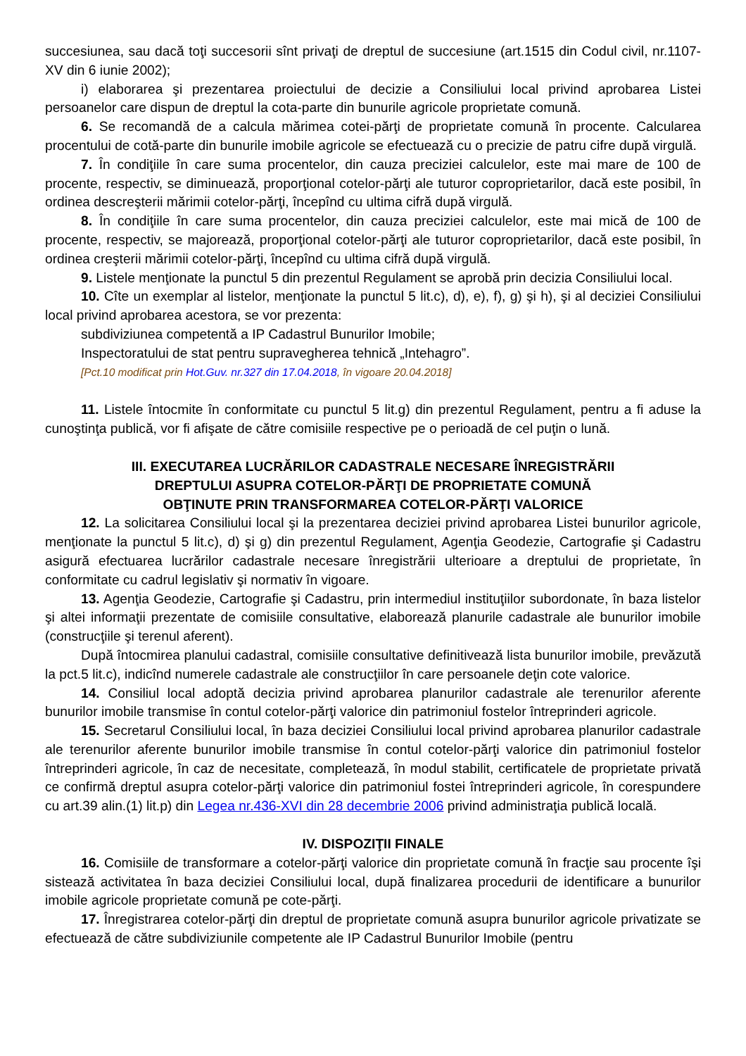succesiunea, sau dacă toţi succesorii sînt privaţi de dreptul de succesiune (art.1515 din Codul civil, nr.1107-XV din 6 iunie 2002);
i) elaborarea şi prezentarea proiectului de decizie a Consiliului local privind aprobarea Listei persoanelor care dispun de dreptul la cota-parte din bunurile agricole proprietate comună.
6. Se recomandă de a calcula mărimea cotei-părţi de proprietate comună în procente. Calcularea procentului de cotă-parte din bunurile imobile agricole se efectuează cu o precizie de patru cifre după virgulă.
7. În condiţiile în care suma procentelor, din cauza preciziei calculelor, este mai mare de 100 de procente, respectiv, se diminuează, proporţional cotelor-părţi ale tuturor coproprietarilor, dacă este posibil, în ordinea descreşterii mărimii cotelor-părţi, începînd cu ultima cifră după virgulă.
8. În condiţiile în care suma procentelor, din cauza preciziei calculelor, este mai mică de 100 de procente, respectiv, se majorează, proporţional cotelor-părţi ale tuturor coproprietarilor, dacă este posibil, în ordinea creşterii mărimii cotelor-părţi, începînd cu ultima cifră după virgulă.
9. Listele menţionate la punctul 5 din prezentul Regulament se aprobă prin decizia Consiliului local.
10. Cîte un exemplar al listelor, menţionate la punctul 5 lit.c), d), e), f), g) şi h), şi al deciziei Consiliului local privind aprobarea acestora, se vor prezenta:
subdiviziunea competentă a IP Cadastrul Bunurilor Imobile;
Inspectoratului de stat pentru supravegherea tehnică „Intehagro”.
[Pct.10 modificat prin Hot.Guv. nr.327 din 17.04.2018, în vigoare 20.04.2018]
11. Listele întocmite în conformitate cu punctul 5 lit.g) din prezentul Regulament, pentru a fi aduse la cunoştinţa publică, vor fi afişate de către comisiile respective pe o perioadă de cel puţin o lună.
III. EXECUTAREA LUCRĂRILOR CADASTRALE NECESARE ÎNREGISTRĂRII
DREPTULUI ASUPRA COTELOR-PĂRŢI DE PROPRIETATE COMUNĂ
OBŢINUTE PRIN TRANSFORMAREA COTELOR-PĂRŢI VALORICE
12. La solicitarea Consiliului local şi la prezentarea deciziei privind aprobarea Listei bunurilor agricole, menţionate la punctul 5 lit.c), d) şi g) din prezentul Regulament, Agenţia Geodezie, Cartografie şi Cadastru asigură efectuarea lucrărilor cadastrale necesare înregistrării ulterioare a dreptului de proprietate, în conformitate cu cadrul legislativ şi normativ în vigoare.
13. Agenţia Geodezie, Cartografie şi Cadastru, prin intermediul instituţiilor subordonate, în baza listelor şi altei informaţii prezentate de comisiile consultative, elaborează planurile cadastrale ale bunurilor imobile (construcţiile şi terenul aferent).
După întocmirea planului cadastral, comisiile consultative definitivează lista bunurilor imobile, prevăzută la pct.5 lit.c), indicînd numerele cadastrale ale construcţiilor în care persoanele deţin cote valorice.
14. Consiliul local adoptă decizia privind aprobarea planurilor cadastrale ale terenurilor aferente bunurilor imobile transmise în contul cotelor-părţi valorice din patrimoniul fostelor întreprinderi agricole.
15. Secretarul Consiliului local, în baza deciziei Consiliului local privind aprobarea planurilor cadastrale ale terenurilor aferente bunurilor imobile transmise în contul cotelor-părţi valorice din patrimoniul fostelor întreprinderi agricole, în caz de necesitate, completează, în modul stabilit, certificatele de proprietate privată ce confirmă dreptul asupra cotelor-părţi valorice din patrimoniul fostei întreprinderi agricole, în corespundere cu art.39 alin.(1) lit.p) din Legea nr.436-XVI din 28 decembrie 2006 privind administraţia publică locală.
IV. DISPOZIŢII FINALE
16. Comisiile de transformare a cotelor-părţi valorice din proprietate comună în fracţie sau procente îşi sistează activitatea în baza deciziei Consiliului local, după finalizarea procedurii de identificare a bunurilor imobile agricole proprietate comună pe cote-părţi.
17. Înregistrarea cotelor-părţi din dreptul de proprietate comună asupra bunurilor agricole privatizate se efectuează de către subdiviziunile competente ale IP Cadastrul Bunurilor Imobile (pentru